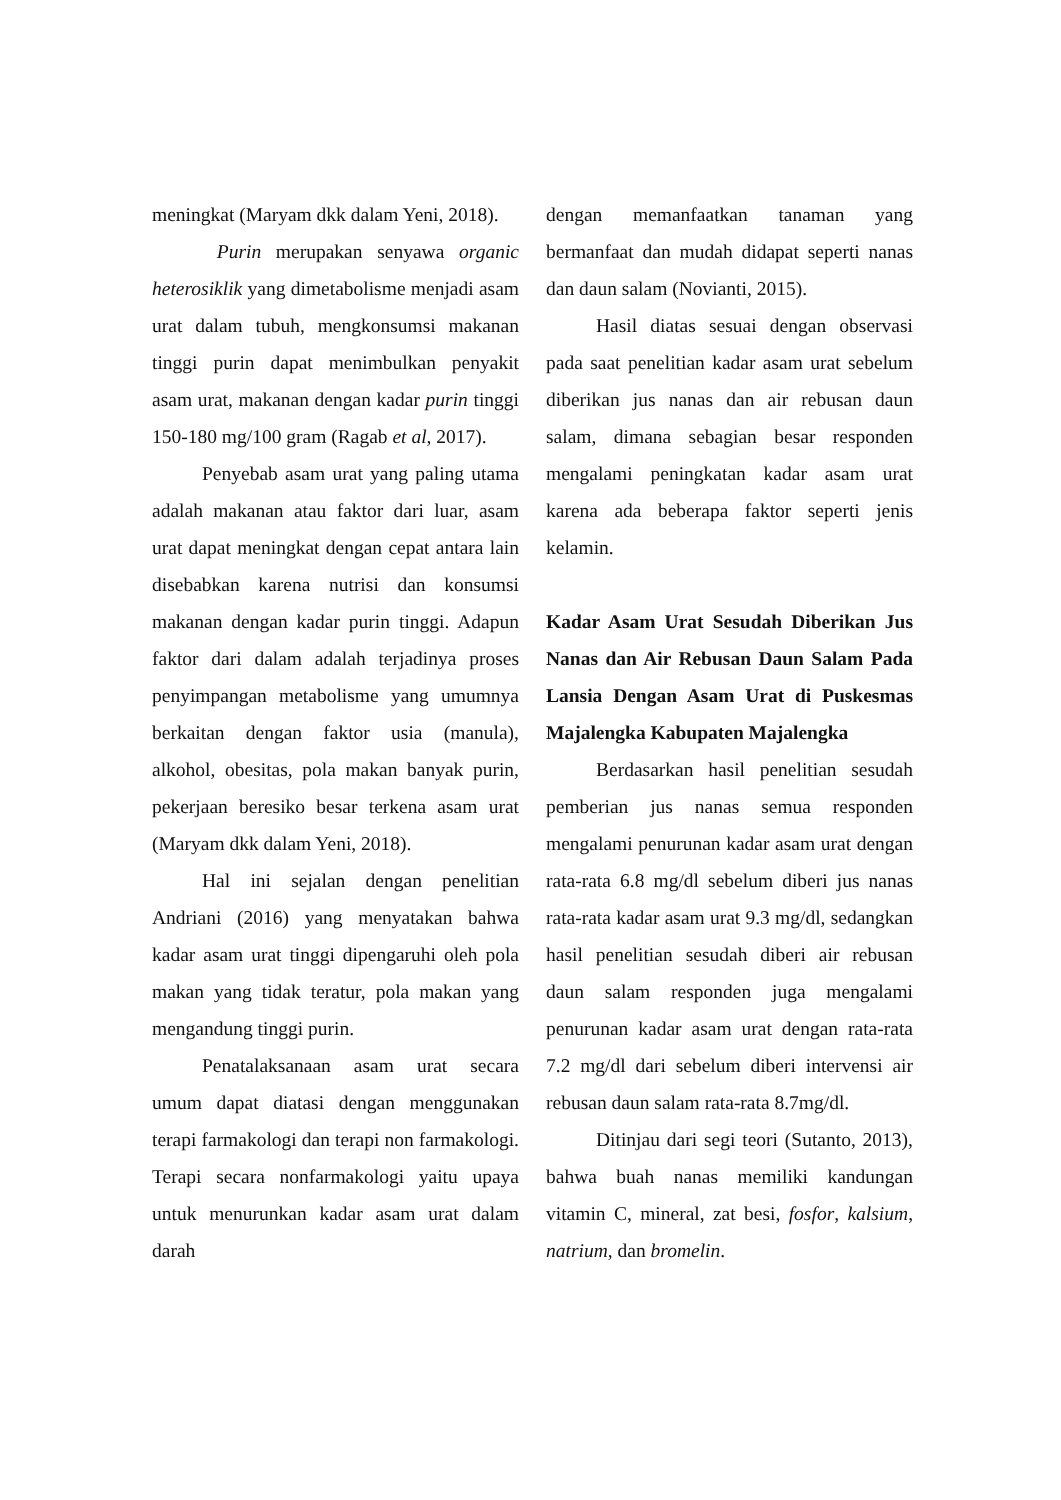meningkat (Maryam dkk dalam Yeni, 2018).
Purin merupakan senyawa organic heterosiklik yang dimetabolisme menjadi asam urat dalam tubuh, mengkonsumsi makanan tinggi purin dapat menimbulkan penyakit asam urat, makanan dengan kadar purin tinggi 150-180 mg/100 gram (Ragab et al, 2017).
Penyebab asam urat yang paling utama adalah makanan atau faktor dari luar, asam urat dapat meningkat dengan cepat antara lain disebabkan karena nutrisi dan konsumsi makanan dengan kadar purin tinggi. Adapun faktor dari dalam adalah terjadinya proses penyimpangan metabolisme yang umumnya berkaitan dengan faktor usia (manula), alkohol, obesitas, pola makan banyak purin, pekerjaan beresiko besar terkena asam urat (Maryam dkk dalam Yeni, 2018).
Hal ini sejalan dengan penelitian Andriani (2016) yang menyatakan bahwa kadar asam urat tinggi dipengaruhi oleh pola makan yang tidak teratur, pola makan yang mengandung tinggi purin.
Penatalaksanaan asam urat secara umum dapat diatasi dengan menggunakan terapi farmakologi dan terapi non farmakologi. Terapi secara nonfarmakologi yaitu upaya untuk menurunkan kadar asam urat dalam darah
dengan memanfaatkan tanaman yang bermanfaat dan mudah didapat seperti nanas dan daun salam (Novianti, 2015).
Hasil diatas sesuai dengan observasi pada saat penelitian kadar asam urat sebelum diberikan jus nanas dan air rebusan daun salam, dimana sebagian besar responden mengalami peningkatan kadar asam urat karena ada beberapa faktor seperti jenis kelamin.
Kadar Asam Urat Sesudah Diberikan Jus Nanas dan Air Rebusan Daun Salam Pada Lansia Dengan Asam Urat di Puskesmas Majalengka Kabupaten Majalengka
Berdasarkan hasil penelitian sesudah pemberian jus nanas semua responden mengalami penurunan kadar asam urat dengan rata-rata 6.8 mg/dl sebelum diberi jus nanas rata-rata kadar asam urat 9.3 mg/dl, sedangkan hasil penelitian sesudah diberi air rebusan daun salam responden juga mengalami penurunan kadar asam urat dengan rata-rata 7.2 mg/dl dari sebelum diberi intervensi air rebusan daun salam rata-rata 8.7mg/dl.
Ditinjau dari segi teori (Sutanto, 2013), bahwa buah nanas memiliki kandungan vitamin C, mineral, zat besi, fosfor, kalsium, natrium, dan bromelin.